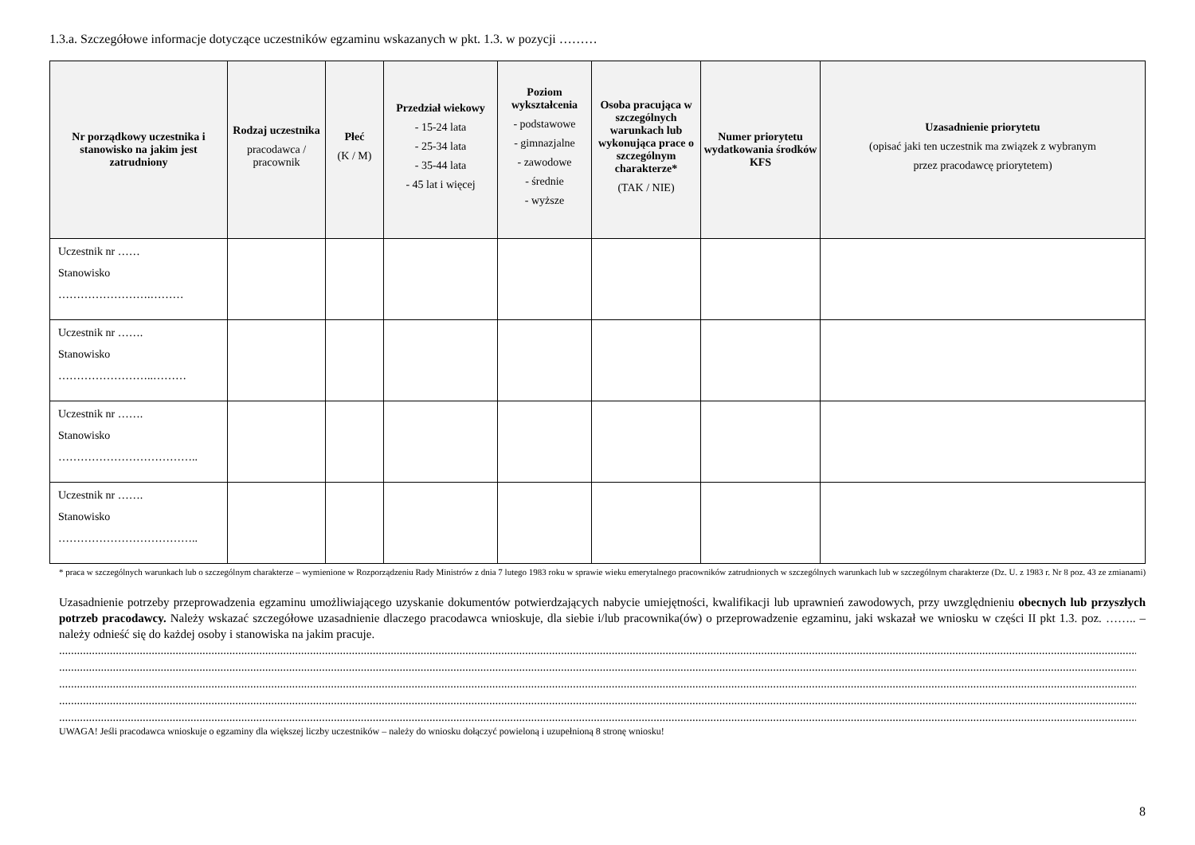1.3.a. Szczegółowe informacje dotyczące uczestników egzaminu wskazanych w pkt. 1.3. w pozycji ………
| Nr porządkowy uczestnika i stanowisko na jakim jest zatrudniony | Rodzaj uczestnika pracodawca / pracownik | Płeć (K / M) | Przedział wiekowy - 15-24 lata - 25-34 lata - 35-44 lata - 45 lat i więcej | Poziom wykształcenia - podstawowe - gimnazjalne - zawodowe - średnie - wyższe | Osoba pracująca w szczególnych warunkach lub wykonująca prace o szczególnym charakterze* (TAK / NIE) | Numer priorytetu wydatkowania środków KFS | Uzasadnienie priorytetu (opisać jaki ten uczestnik ma związek z wybranym przez pracodawcę priorytetem) |
| --- | --- | --- | --- | --- | --- | --- | --- |
| Uczestnik nr …… Stanowisko …………………….……… | | | | | | | |
| Uczestnik nr ……. Stanowisko ……………………..……… | | | | | | | |
| Uczestnik nr ……. Stanowisko ……………………………….. | | | | | | | |
| Uczestnik nr ……. Stanowisko ……………………………….. | | | | | | | |
* praca w szczególnych warunkach lub o szczególnym charakterze – wymienione w Rozporządzeniu Rady Ministrów z dnia 7 lutego 1983 roku w sprawie wieku emerytalnego pracowników zatrudnionych w szczególnych warunkach lub w szczególnym charakterze (Dz. U. z 1983 r. Nr 8 poz. 43 ze zmianami)
Uzasadnienie potrzeby przeprowadzenia egzaminu umożliwiającego uzyskanie dokumentów potwierdzających nabycie umiejętności, kwalifikacji lub uprawnień zawodowych, przy uwzględnieniu obecnych lub przyszłych potrzeb pracodawcy. Należy wskazać szczegółowe uzasadnienie dlaczego pracodawca wnioskuje, dla siebie i/lub pracownika(ów) o przeprowadzenie egzaminu, jaki wskazał we wniosku w części II pkt 1.3. poz. …….. – należy odnieść się do każdej osoby i stanowiska na jakim pracuje.
........................................................................................................................................................................................................................................................................................................................................................................................
........................................................................................................................................................................................................................................................................................................................................................................................
........................................................................................................................................................................................................................................................................................................................................................................................
........................................................................................................................................................................................................................................................................................................................................................................................
........................................................................................................................................................................................................................................................................................................................................................................................
UWAGA! Jeśli pracodawca wnioskuje o egzaminy dla większej liczby uczestników – należy do wniosku dołączyć powieloną i uzupełnioną 8 stronę wniosku!
8